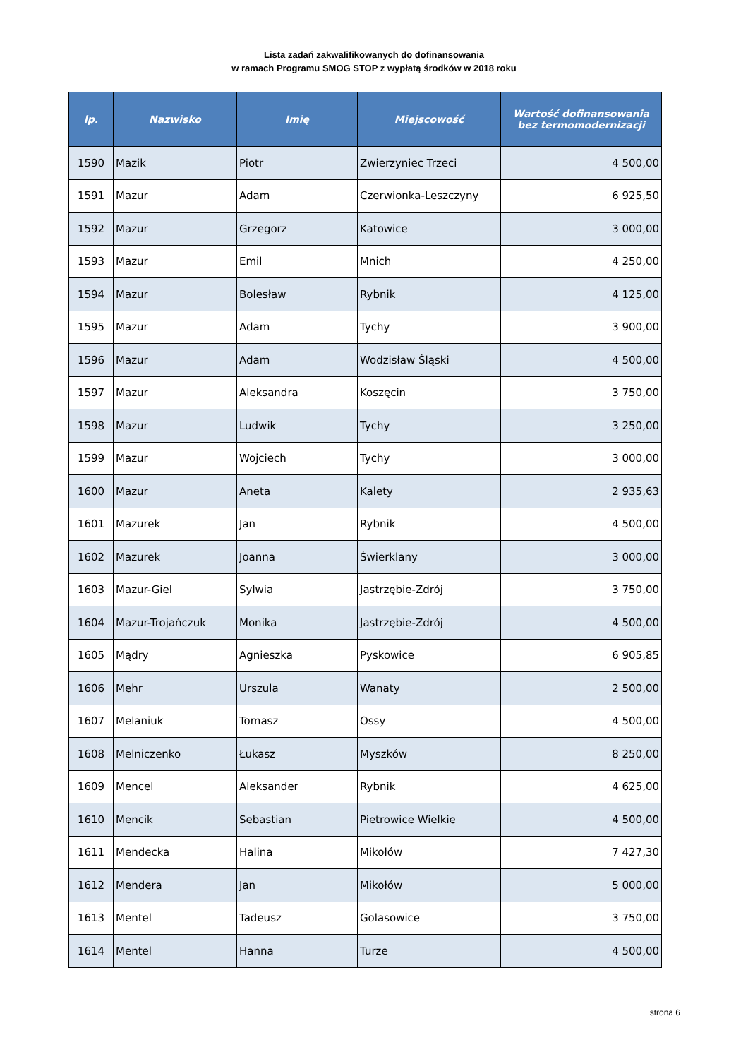Lista zadań zakwalifikowanych do dofinansowania
w ramach Programu SMOG STOP z wypłatą środków w 2018 roku
| lp. | Nazwisko | Imię | Miejscowość | Wartość dofinansowania bez termomodernizacji |
| --- | --- | --- | --- | --- |
| 1590 | Mazik | Piotr | Zwierzyniec Trzeci | 4 500,00 |
| 1591 | Mazur | Adam | Czerwionka-Leszczyny | 6 925,50 |
| 1592 | Mazur | Grzegorz | Katowice | 3 000,00 |
| 1593 | Mazur | Emil | Mnich | 4 250,00 |
| 1594 | Mazur | Bolesław | Rybnik | 4 125,00 |
| 1595 | Mazur | Adam | Tychy | 3 900,00 |
| 1596 | Mazur | Adam | Wodzisław Śląski | 4 500,00 |
| 1597 | Mazur | Aleksandra | Koszęcin | 3 750,00 |
| 1598 | Mazur | Ludwik | Tychy | 3 250,00 |
| 1599 | Mazur | Wojciech | Tychy | 3 000,00 |
| 1600 | Mazur | Aneta | Kalety | 2 935,63 |
| 1601 | Mazurek | Jan | Rybnik | 4 500,00 |
| 1602 | Mazurek | Joanna | Świerklany | 3 000,00 |
| 1603 | Mazur-Giel | Sylwia | Jastrzębie-Zdrój | 3 750,00 |
| 1604 | Mazur-Trojańczuk | Monika | Jastrzębie-Zdrój | 4 500,00 |
| 1605 | Mądry | Agnieszka | Pyskowice | 6 905,85 |
| 1606 | Mehr | Urszula | Wanaty | 2 500,00 |
| 1607 | Melaniuk | Tomasz | Ossy | 4 500,00 |
| 1608 | Melniczenko | Łukasz | Myszków | 8 250,00 |
| 1609 | Mencel | Aleksander | Rybnik | 4 625,00 |
| 1610 | Mencik | Sebastian | Pietrowice Wielkie | 4 500,00 |
| 1611 | Mendecka | Halina | Mikołów | 7 427,30 |
| 1612 | Mendera | Jan | Mikołów | 5 000,00 |
| 1613 | Mentel | Tadeusz | Golasowice | 3 750,00 |
| 1614 | Mentel | Hanna | Turze | 4 500,00 |
strona 6